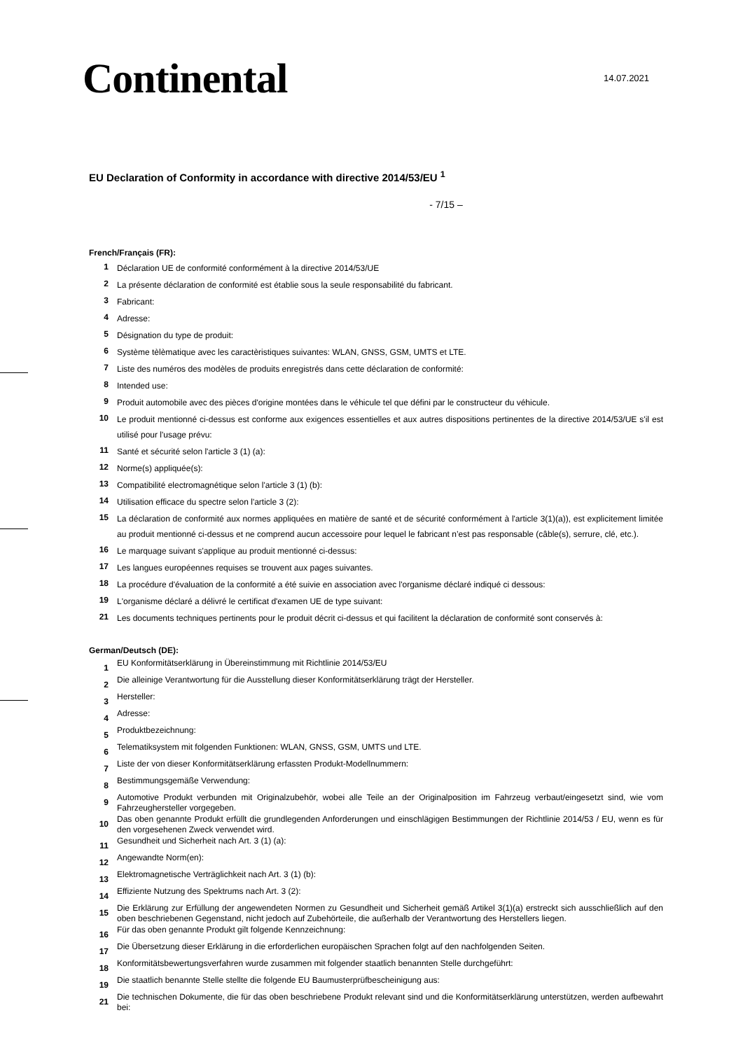Continental 14.07.2021
EU Declaration of Conformity in accordance with directive 2014/53/EU <sup>1</sup>
- 7/15 –
French/Français (FR):
1 Déclaration UE de conformité conformément à la directive 2014/53/UE
2 La présente déclaration de conformité est établie sous la seule responsabilité du fabricant.
3 Fabricant:
4 Adresse:
5 Désignation du type de produit:
6 Système tèlèmatique avec les caractèristiques suivantes: WLAN, GNSS, GSM, UMTS et LTE.
7 Liste des numéros des modèles de produits enregistrés dans cette déclaration de conformité:
8 Intended use:
9 Produit automobile avec des pièces d'origine montées dans le véhicule tel que défini par le constructeur du véhicule.
10 Le produit mentionné ci-dessus est conforme aux exigences essentielles et aux autres dispositions pertinentes de la directive 2014/53/UE s'il est utilisé pour l'usage prévu:
11 Santé et sécurité selon l'article 3 (1) (a):
12 Norme(s) appliquée(s):
13 Compatibilité electromagnétique selon l'article 3 (1) (b):
14 Utilisation efficace du spectre selon l'article 3 (2):
15 La déclaration de conformité aux normes appliquées en matière de santé et de sécurité conformément à l'article 3(1)(a)), est explicitement limitée au produit mentionné ci-dessus et ne comprend aucun accessoire pour lequel le fabricant n’est pas responsable (câble(s), serrure, clé, etc.).
16 Le marquage suivant s'applique au produit mentionné ci-dessus:
17 Les langues européennes requises se trouvent aux pages suivantes.
18 La procédure d'évaluation de la conformité a été suivie en association avec l'organisme déclaré indiqué ci dessous:
19 L'organisme déclaré a délivré le certificat d'examen UE de type suivant:
21 Les documents techniques pertinents pour le produit décrit ci-dessus et qui facilitent la déclaration de conformité sont conservés à:
German/Deutsch (DE):
1 EU Konformitätserklärung in Übereinstimmung mit Richtlinie 2014/53/EU
2 Die alleinige Verantwortung für die Ausstellung dieser Konformitätserklärung trägt der Hersteller.
3 Hersteller:
4 Adresse:
5 Produktbezeichnung:
6 Telematiksystem mit folgenden Funktionen: WLAN, GNSS, GSM, UMTS und LTE.
7 Liste der von dieser Konformitätserklärung erfassten Produkt-Modellnummern:
8 Bestimmungsgemäße Verwendung:
9 Automotive Produkt verbunden mit Originalzubehör, wobei alle Teile an der Originalposition im Fahrzeug verbaut/eingesetzt sind, wie vom Fahrzeughersteller vorgegeben.
10 Das oben genannte Produkt erfüllt die grundlegenden Anforderungen und einschlägigen Bestimmungen der Richtlinie 2014/53 / EU, wenn es für den vorgesehenen Zweck verwendet wird.
11 Gesundheit und Sicherheit nach Art. 3 (1) (a):
12 Angewandte Norm(en):
13 Elektromagnetische Verträglichkeit nach Art. 3 (1) (b):
14 Effiziente Nutzung des Spektrums nach Art. 3 (2):
15 Die Erklärung zur Erfüllung der angewendeten Normen zu Gesundheit und Sicherheit gemäß Artikel 3(1)(a) erstreckt sich ausschließlich auf den oben beschriebenen Gegenstand, nicht jedoch auf Zubehörteile, die außerhalb der Verantwortung des Herstellers liegen.
16 Für das oben genannte Produkt gilt folgende Kennzeichnung:
17 Die Übersetzung dieser Erklärung in die erforderlichen europäischen Sprachen folgt auf den nachfolgenden Seiten.
18 Konformitätsbewertungsverfahren wurde zusammen mit folgender staatlich benannten Stelle durchgeführt:
19 Die staatlich benannte Stelle stellte die folgende EU Baumusterprüfbescheinigung aus:
21 Die technischen Dokumente, die für das oben beschriebene Produkt relevant sind und die Konformitätserklärung unterstützen, werden aufbewahrt bei: